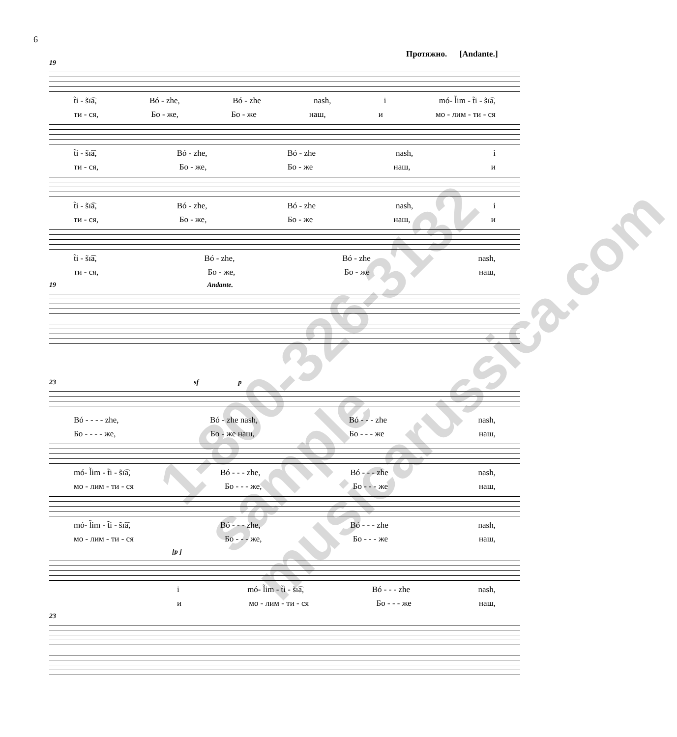6
Протяжно. [Andante.]
19
t̃i - s̃ı͡a, Bó - zhe, Bó - zhe nash, i mó- l̃im - t̃i - s̃ı͡a,
ти - ся, Бо - же, Бо - же наш, и мо - лим - ти - ся
t̃i - s̃ı͡a, Bó - zhe, Bó - zhe nash, i
ти - ся, Бо - же, Бо - же наш, и
t̃i - s̃ı͡a, Bó - zhe, Bó - zhe nash, i
ти - ся, Бо - же, Бо - же наш, и
t̃i - s̃ı͡a, Bó - zhe, Bó - zhe nash,
ти - ся, Бо - же, Бо - же наш,
19 Andante.
23 sf p
Bó - - - - zhe, Bó - zhe nash, Bó - - - zhe nash,
Бо - - - - же, Бо - же наш, Бо - - - же наш,
mó- l̃im - t̃i - s̃ı͡a, Bó - - - zhe, Bó - - - zhe nash,
мо - лим - ти - ся Бо - - - же, Бо - - - же наш,
mó- l̃im - t̃i - s̃ı͡a, Bó - - - zhe, Bó - - - zhe nash,
мо - лим - ти - ся Бо - - - же, Бо - - - же наш,
[p ]
i mó- l̃im - t̃i - s̃ı͡a, Bó - - - zhe nash,
и мо - лим - ти - ся Бо - - - же наш,
23
1-800-326-3132 sample musicarussica.com